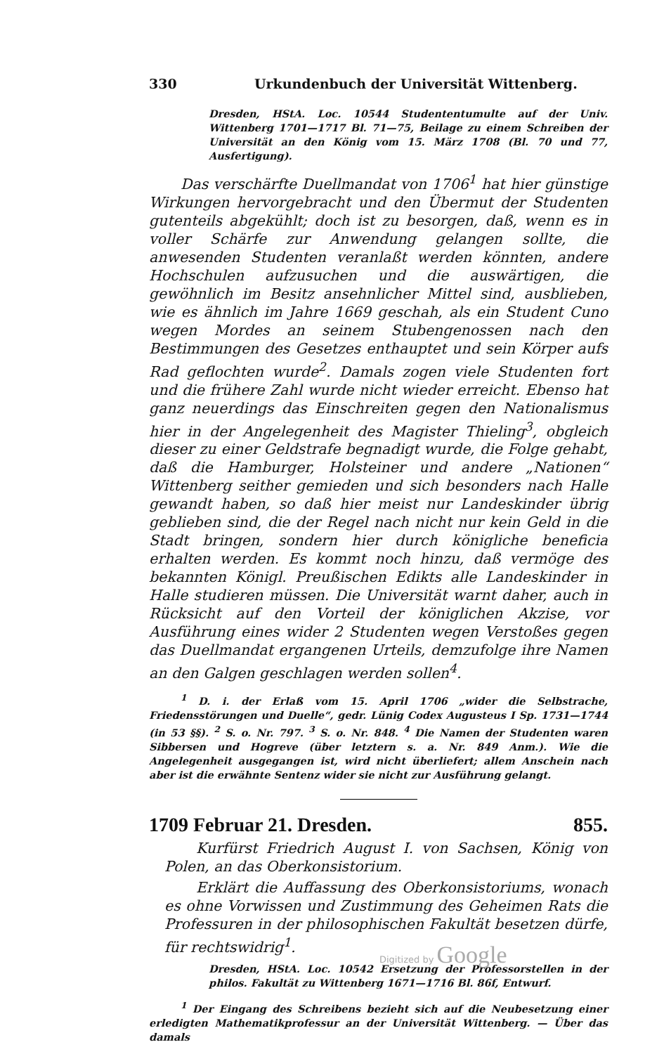330 Urkundenbuch der Universität Wittenberg.
Dresden, HStA. Loc. 10544 Studententumulte auf der Univ. Wittenberg 1701—1717 Bl. 71—75, Beilage zu einem Schreiben der Universität an den König vom 15. März 1708 (Bl. 70 und 77, Ausfertigung).
Das verschärfte Duellmandat von 1706<sup>1</sup> hat hier günstige Wirkungen hervorgebracht und den Übermut der Studenten gutenteils abgekühlt; doch ist zu besorgen, daß, wenn es in voller Schärfe zur Anwendung gelangen sollte, die anwesenden Studenten veranlaßt werden könnten, andere Hochschulen aufzusuchen und die auswärtigen, die gewöhnlich im Besitz ansehnlicher Mittel sind, ausblieben, wie es ähnlich im Jahre 1669 geschah, als ein Student Cuno wegen Mordes an seinem Stubengenossen nach den Bestimmungen des Gesetzes enthauptet und sein Körper aufs Rad geflochten wurde<sup>2</sup>. Damals zogen viele Studenten fort und die frühere Zahl wurde nicht wieder erreicht. Ebenso hat ganz neuerdings das Einschreiten gegen den Nationalismus hier in der Angelegenheit des Magister Thieling<sup>3</sup>, obgleich dieser zu einer Geldstrafe begnadigt wurde, die Folge gehabt, daß die Hamburger, Holsteiner und andere „Nationen“ Wittenberg seither gemieden und sich besonders nach Halle gewandt haben, so daß hier meist nur Landeskinder übrig geblieben sind, die der Regel nach nicht nur kein Geld in die Stadt bringen, sondern hier durch königliche beneficia erhalten werden. Es kommt noch hinzu, daß vermöge des bekannten Königl. Preußischen Edikts alle Landeskinder in Halle studieren müssen. Die Universität warnt daher, auch in Rücksicht auf den Vorteil der königlichen Akzise, vor Ausführung eines wider 2 Studenten wegen Verstoßes gegen das Duellmandat ergangenen Urteils, demzufolge ihre Namen an den Galgen geschlagen werden sollen<sup>4</sup>.
<sup>1</sup> D. i. der Erlaß vom 15. April 1706 „wider die Selbstrache, Friedensstörungen und Duelle“, gedr. Lünig Codex Augusteus I Sp. 1731—1744 (in 53 §§). <sup>2</sup> S. o. Nr. 797. <sup>3</sup> S. o. Nr. 848. <sup>4</sup> Die Namen der Studenten waren Sibbersen und Hogreve (über letztern s. a. Nr. 849 Anm.). Wie die Angelegenheit ausgegangen ist, wird nicht überliefert; allem Anschein nach aber ist die erwähnte Sentenz wider sie nicht zur Ausführung gelangt.
1709 Februar 21. Dresden. 855.
Kurfürst Friedrich August I. von Sachsen, König von Polen, an das Oberkonsistorium.
Erklärt die Auffassung des Oberkonsistoriums, wonach es ohne Vorwissen und Zustimmung des Geheimen Rats die Professuren in der philosophischen Fakultät besetzen dürfe, für rechtswidrig<sup>1</sup>.
Dresden, HStA. Loc. 10542 Ersetzung der Professorstellen in der philos. Fakultät zu Wittenberg 1671—1716 Bl. 86f, Entwurf.
<sup>1</sup> Der Eingang des Schreibens bezieht sich auf die Neubesetzung einer erledigten Mathematikprofessur an der Universität Wittenberg. — Über das damals
Digitized by Google